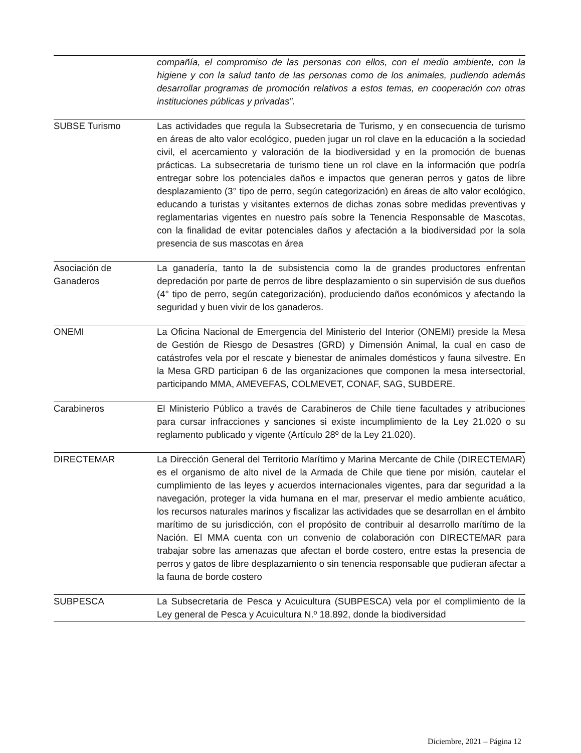| | compañía, el compromiso de las personas con ellos, con el medio ambiente, con la higiene y con la salud tanto de las personas como de los animales, pudiendo además desarrollar programas de promoción relativos a estos temas, en cooperación con otras instituciones públicas y privadas”. |
| SUBSE Turismo | Las actividades que regula la Subsecretaria de Turismo, y en consecuencia de turismo en áreas de alto valor ecológico, pueden jugar un rol clave en la educación a la sociedad civil, el acercamiento y valoración de la biodiversidad y en la promoción de buenas prácticas. La subsecretaria de turismo tiene un rol clave en la información que podría entregar sobre los potenciales daños e impactos que generan perros y gatos de libre desplazamiento (3° tipo de perro, según categorización) en áreas de alto valor ecológico, educando a turistas y visitantes externos de dichas zonas sobre medidas preventivas y reglamentarias vigentes en nuestro país sobre la Tenencia Responsable de Mascotas, con la finalidad de evitar potenciales daños y afectación a la biodiversidad por la sola presencia de sus mascotas en área |
| Asociación de Ganaderos | La ganadería, tanto la de subsistencia como la de grandes productores enfrentan depredación por parte de perros de libre desplazamiento o sin supervisión de sus dueños (4° tipo de perro, según categorización), produciendo daños económicos y afectando la seguridad y buen vivir de los ganaderos. |
| ONEMI | La Oficina Nacional de Emergencia del Ministerio del Interior (ONEMI) preside la Mesa de Gestión de Riesgo de Desastres (GRD) y Dimensión Animal, la cual en caso de catástrofes vela por el rescate y bienestar de animales domésticos y fauna silvestre. En la Mesa GRD participan 6 de las organizaciones que componen la mesa intersectorial, participando MMA, AMEVEFAS, COLMEVET, CONAF, SAG, SUBDERE. |
| Carabineros | El Ministerio Público a través de Carabineros de Chile tiene facultades y atribuciones para cursar infracciones y sanciones si existe incumplimiento de la Ley 21.020 o su reglamento publicado y vigente (Artículo 28º de la Ley 21.020). |
| DIRECTEMAR | La Dirección General del Territorio Marítimo y Marina Mercante de Chile (DIRECTEMAR) es el organismo de alto nivel de la Armada de Chile que tiene por misión, cautelar el cumplimiento de las leyes y acuerdos internacionales vigentes, para dar seguridad a la navegación, proteger la vida humana en el mar, preservar el medio ambiente acuático, los recursos naturales marinos y fiscalizar las actividades que se desarrollan en el ámbito marítimo de su jurisdicción, con el propósito de contribuir al desarrollo marítimo de la Nación. El MMA cuenta con un convenio de colaboración con DIRECTEMAR para trabajar sobre las amenazas que afectan el borde costero, entre estas la presencia de perros y gatos de libre desplazamiento o sin tenencia responsable que pudieran afectar a la fauna de borde costero |
| SUBPESCA | La Subsecretaria de Pesca y Acuicultura (SUBPESCA) vela por el complimiento de la Ley general de Pesca y Acuicultura N.º 18.892, donde la biodiversidad |
Diciembre, 2021 – Página 12